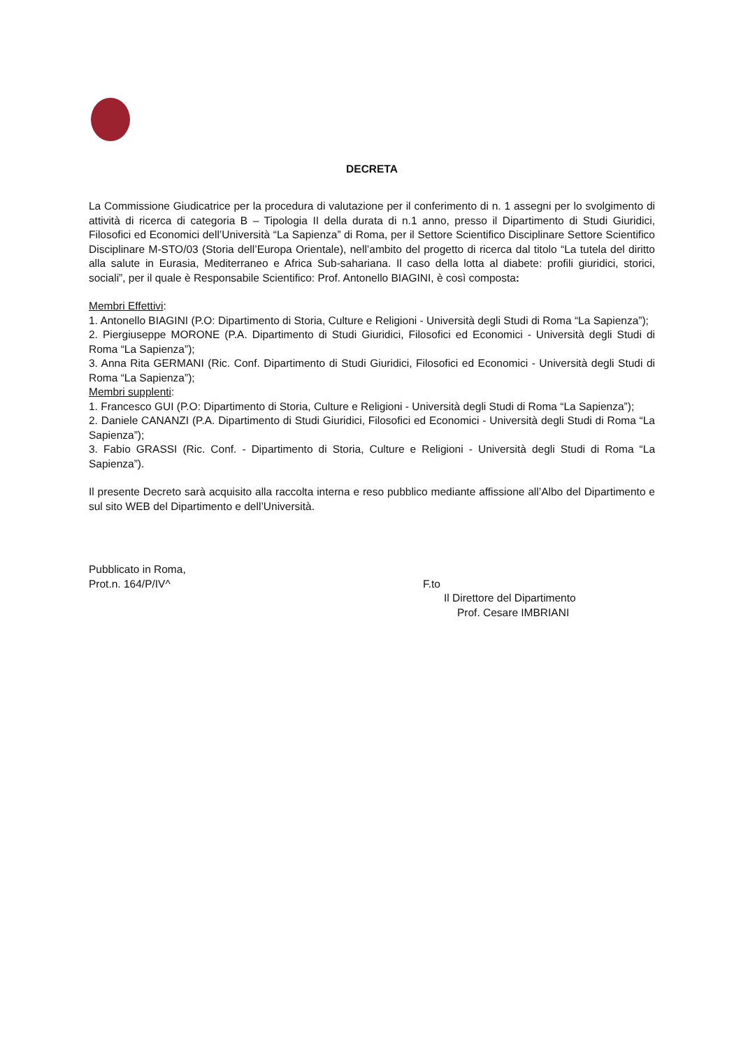DECRETA
La Commissione Giudicatrice per la procedura di valutazione per il conferimento di n. 1 assegni per lo svolgimento di attività di ricerca di categoria B – Tipologia II della durata di n.1 anno, presso il Dipartimento di Studi Giuridici, Filosofici ed Economici dell’Università “La Sapienza” di Roma, per il Settore Scientifico Disciplinare Settore Scientifico Disciplinare M-STO/03 (Storia dell’Europa Orientale), nell’ambito del progetto di ricerca dal titolo “La tutela del diritto alla salute in Eurasia, Mediterraneo e Africa Sub-sahariana. Il caso della lotta al diabete: profili giuridici, storici, sociali”, per il quale è Responsabile Scientifico: Prof. Antonello BIAGINI, è così composta:
Membri Effettivi:
1. Antonello BIAGINI (P.O: Dipartimento di Storia, Culture e Religioni - Università degli Studi di Roma “La Sapienza”);
2. Piergiuseppe MORONE (P.A. Dipartimento di Studi Giuridici, Filosofici ed Economici - Università degli Studi di Roma “La Sapienza”);
3. Anna Rita GERMANI (Ric. Conf. Dipartimento di Studi Giuridici, Filosofici ed Economici - Università degli Studi di Roma “La Sapienza”);
Membri supplenti:
1. Francesco GUI (P.O: Dipartimento di Storia, Culture e Religioni - Università degli Studi di Roma “La Sapienza”);
2. Daniele CANANZI (P.A. Dipartimento di Studi Giuridici, Filosofici ed Economici - Università degli Studi di Roma “La Sapienza”);
3. Fabio GRASSI (Ric. Conf. - Dipartimento di Storia, Culture e Religioni - Università degli Studi di Roma “La Sapienza”).
Il presente Decreto sarà acquisito alla raccolta interna e reso pubblico mediante affissione all’Albo del Dipartimento e sul sito WEB del Dipartimento e dell’Università.
Pubblicato in Roma,
Prot.n. 164/P/IV^
F.to
Il Direttore del Dipartimento
Prof. Cesare IMBRIANI